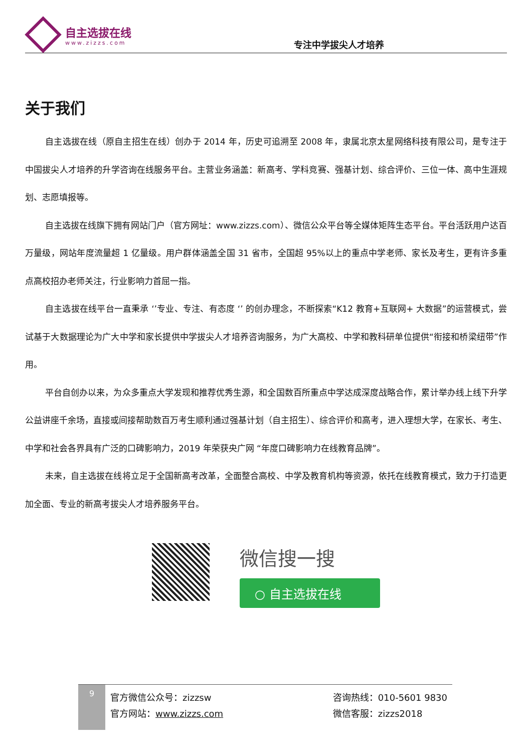自主选拔在线
www.zizzs.com
专注中学拔尖人才培养
关于我们
自主选拔在线（原自主招生在线）创办于 2014 年，历史可追溯至 2008 年，隶属北京太星网络科技有限公司，是专注于中国拔尖人才培养的升学咨询在线服务平台。主营业务涵盖：新高考、学科竞赛、强基计划、综合评价、三位一体、高中生涯规划、志愿填报等。
自主选拔在线旗下拥有网站门户（官方网址：www.zizzs.com）、微信公众平台等全媒体矩阵生态平台。平台活跃用户达百万量级，网站年度流量超 1 亿量级。用户群体涵盖全国 31 省市，全国超 95%以上的重点中学老师、家长及考生，更有许多重点高校招办老师关注，行业影响力首屈一指。
自主选拔在线平台一直秉承 ‘’专业、专注、有态度 ‘’ 的创办理念，不断探索“K12 教育+互联网+ 大数据”的运营模式，尝试基于大数据理论为广大中学和家长提供中学拔尖人才培养咨询服务，为广大高校、中学和教科研单位提供“衔接和桥梁纽带”作用。
平台自创办以来，为众多重点大学发现和推荐优秀生源，和全国数百所重点中学达成深度战略合作，累计举办线上线下升学公益讲座千余场，直接或间接帮助数百万考生顺利通过强基计划（自主招生）、综合评价和高考，进入理想大学，在家长、考生、中学和社会各界具有广泛的口碑影响力，2019 年荣获央广网 “年度口碑影响力在线教育品牌”。
未来，自主选拔在线将立足于全国新高考改革，全面整合高校、中学及教育机构等资源，依托在线教育模式，致力于打造更加全面、专业的新高考拔尖人才培养服务平台。
微信搜一搜
○ 自主选拔在线
9
官方微信公众号：zizzsw
官方网站：www.zizzs.com
咨询热线：010-5601 9830
微信客服：zizzs2018